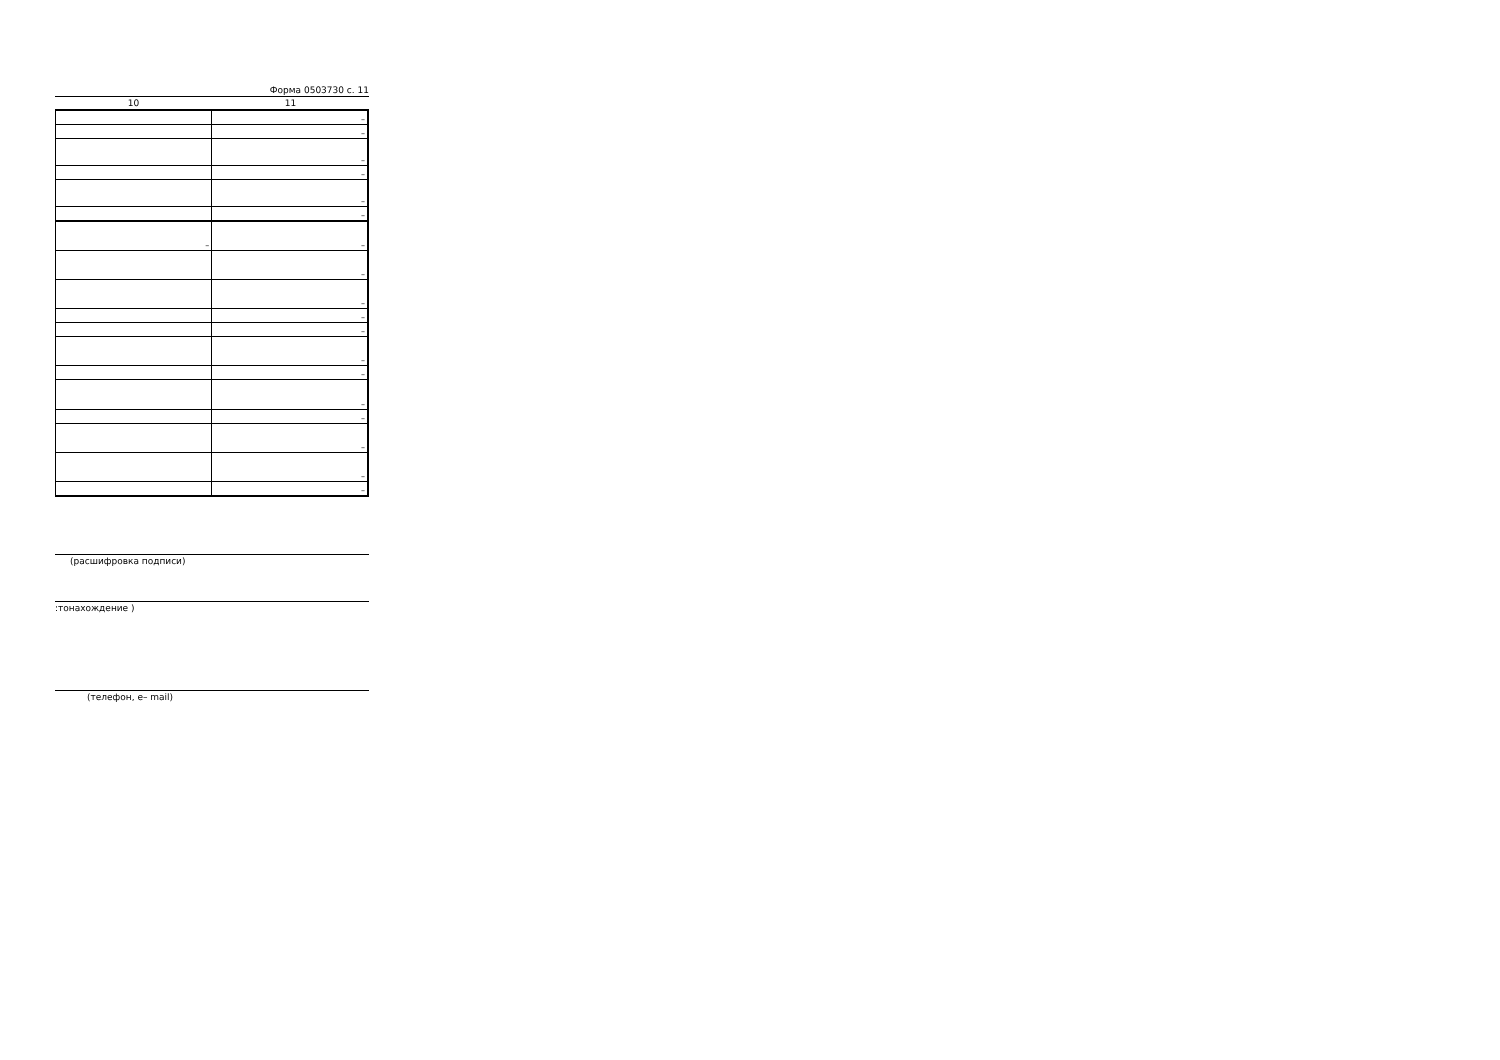Форма 0503730 с. 11
10 11
| | – |
| | – |
| | – |
| | – |
| | – |
| | – |
| – | – |
| | – |
| | – |
| | – |
| | – |
| | – |
| | – |
| | – |
| | – |
| | – |
| | – |
| | – |
(расшифровка подписи)
:тонахождение )
(телефон, e– mail)